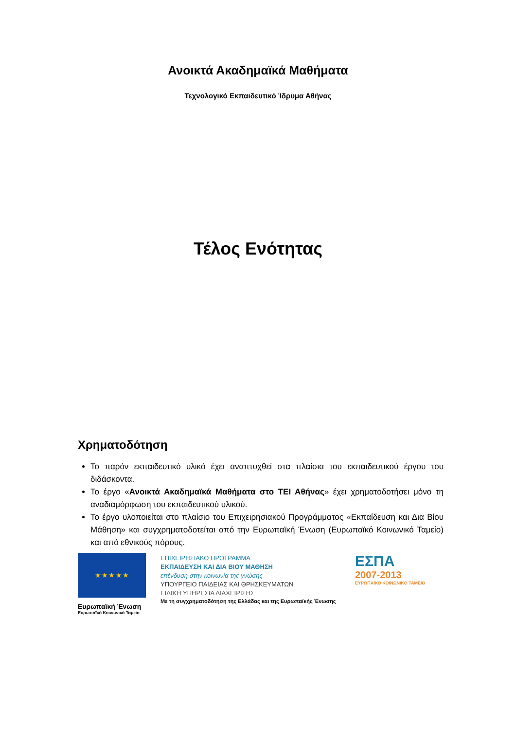Ανοικτά Ακαδημαϊκά Μαθήματα
Τεχνολογικό Εκπαιδευτικό Ίδρυμα Αθήνας
Τέλος Ενότητας
Χρηματοδότηση
Το παρόν εκπαιδευτικό υλικό έχει αναπτυχθεί στα πλαίσια του εκπαιδευτικού έργου του διδάσκοντα.
Το έργο «Ανοικτά Ακαδημαϊκά Μαθήματα στο ΤΕΙ Αθήνας» έχει χρηματοδοτήσει μόνο τη αναδιαμόρφωση του εκπαιδευτικού υλικού.
Το έργο υλοποιείται στο πλαίσιο του Επιχειρησιακού Προγράμματος «Εκπαίδευση και Δια Βίου Μάθηση» και συγχρηματοδοτείται από την Ευρωπαϊκή Ένωση (Ευρωπαϊκό Κοινωνικό Ταμείο) και από εθνικούς πόρους.
★ ★ ★ ★ ★
Ευρωπαϊκή Ένωση
Ευρωπαϊκό Κοινωνικό Ταμείο
ΕΠΙΧΕΙΡΗΣΙΑΚΟ ΠΡΟΓΡΑΜΜΑ
ΕΚΠΑΙΔΕΥΣΗ ΚΑΙ ΔΙΑ ΒΙΟΥ ΜΑΘΗΣΗ
επένδυση στην κοινωνία της γνώσης
ΥΠΟΥΡΓΕΙΟ ΠΑΙΔΕΙΑΣ ΚΑΙ ΘΡΗΣΚΕΥΜΑΤΩΝ
ΕΙΔΙΚΗ ΥΠΗΡΕΣΙΑ ΔΙΑΧΕΙΡΙΣΗΣ
Με τη συγχρηματοδότηση της Ελλάδας και της Ευρωπαϊκής Ένωσης
ΕΣΠΑ
2007-2013
ΕΥΡΩΠΑΪΚΟ ΚΟΙΝΩΝΙΚΟ ΤΑΜΕΙΟ